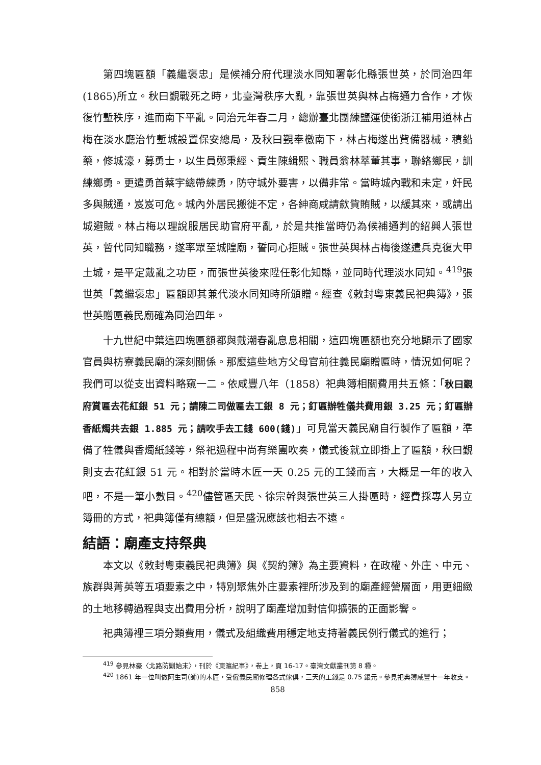第四塊匾額「義繼褒忠」是候補分府代理淡水同知署彰化縣張世英，於同治四年(1865)所立。秋曰覲戰死之時，北臺灣秩序大亂，靠張世英與林占梅通力合作，才恢復竹塹秩序，進而南下平亂。同治元年春二月，總辦臺北團練鹽運使銜浙江補用道林占梅在淡水廳治竹塹城設置保安總局，及秋曰覲奉檄南下，林占梅遂出貲備器械，積鉛藥，修城濠，募勇士，以生員鄭秉經、貢生陳緝熙、職員翁林萃董其事，聯絡鄉民，訓練鄉勇。更遣勇首蔡宇總帶練勇，防守城外要害，以備非常。當時城內戰和未定，奸民多與賊通，岌岌可危。城內外居民搬徙不定，各紳商咸請歛貲賄賊，以緩其來，或請出城避賊。林占梅以理說服居民助官府平亂，於是共推當時仍為候補通判的紹興人張世英，暫代同知職務，遂率眾至城隍廟，誓同心拒賊。張世英與林占梅後遂遣兵克復大甲土城，是平定戴亂之功臣，而張世英後來陞任彰化知縣，並同時代理淡水同知。<sup>419</sup>張世英「義繼褒忠」匾額即其兼代淡水同知時所頒贈。經查《敕封粵東義民祀典簿》，張世英贈匾義民廟確為同治四年。
十九世紀中葉這四塊匾額都與戴潮春亂息息相關，這四塊匾額也充分地顯示了國家官員與枋寮義民廟的深刻關係。那麼這些地方父母官前往義民廟贈匾時，情況如何呢？我們可以從支出資料略窺一二。依咸豐八年（1858）祀典簿相關費用共五條：「秋曰覲府賞匾去花紅銀 51 元；請陳二司做匾去工銀 8 元；釘匾辦牲儀共費用銀 3.25 元；釘匾辦香紙燭共去銀 1.885 元；請吹手去工錢 600(錢)」可見當天義民廟自行製作了匾額，準備了牲儀與香燭紙錢等，祭祀過程中尚有樂團吹奏，儀式後就立即掛上了匾額，秋曰覲則支去花紅銀 51 元。相對於當時木匠一天 0.25 元的工錢而言，大概是一年的收入吧，不是一筆小數目。<sup>420</sup>儘管區天民、徐宗幹與張世英三人掛匾時，經費採專人另立簿冊的方式，祀典簿僅有總額，但是盛況應該也相去不遠。
結語：廟產支持祭典
本文以《敕封粵東義民祀典簿》與《契約簿》為主要資料，在政權、外庄、中元、族群與菁英等五項要素之中，特別聚焦外庄要素裡所涉及到的廟產經營層面，用更細緻的土地移轉過程與支出費用分析，說明了廟產增加對信仰擴張的正面影響。
祀典簿裡三項分類費用，儀式及組織費用穩定地支持著義民例行儀式的進行；
<sup>419</sup> 參見林豪〈北路防剿始末〉，刊於《東瀛紀事》，卷上，頁 16-17。臺灣文獻叢刊第 8 種。
<sup>420</sup> 1861 年一位叫做阿生司(師)的木匠，受僱義民廟修理各式傢俱，三天的工錢是 0.75 銀元。參見祀典簿咸豐十一年收支。
858